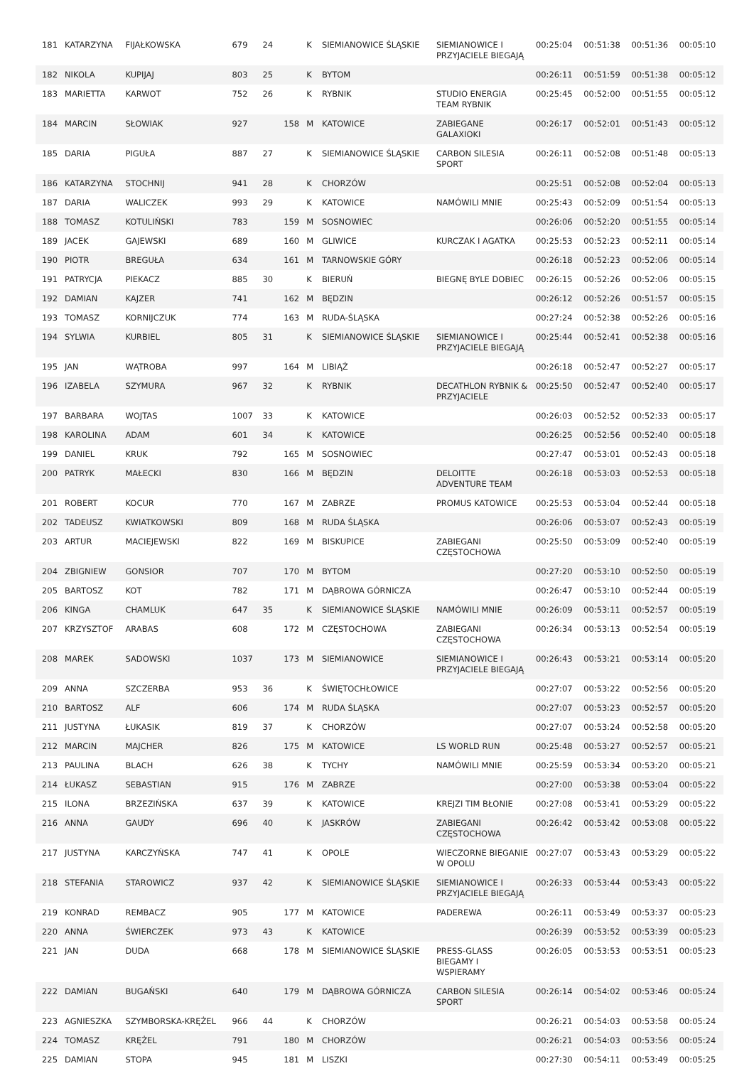| 181 | KATARZYNA | FIJAŁKOWSKA | 679 | 24 | | K | SIEMIANOWICE ŚLĄSKIE | SIEMIANOWICE I PRZYJACIELE BIEGAJĄ | 00:25:04 | 00:51:38 | 00:51:36 | 00:05:10 |
| 182 | NIKOLA | KUPIJAJ | 803 | 25 | | K | BYTOM | | 00:26:11 | 00:51:59 | 00:51:38 | 00:05:12 |
| 183 | MARIETTA | KARWOT | 752 | 26 | | K | RYBNIK | STUDIO ENERGIA TEAM RYBNIK | 00:25:45 | 00:52:00 | 00:51:55 | 00:05:12 |
| 184 | MARCIN | SŁOWIAK | 927 | | 158 | M | KATOWICE | ZABIEGANE GALAXIOKI | 00:26:17 | 00:52:01 | 00:51:43 | 00:05:12 |
| 185 | DARIA | PIGUŁA | 887 | 27 | | K | SIEMIANOWICE ŚLĄSKIE | CARBON SILESIA SPORT | 00:26:11 | 00:52:08 | 00:51:48 | 00:05:13 |
| 186 | KATARZYNA | STOCHNIJ | 941 | 28 | | K | CHORZÓW | | 00:25:51 | 00:52:08 | 00:52:04 | 00:05:13 |
| 187 | DARIA | WALICZEK | 993 | 29 | | K | KATOWICE | NAMÓWILI MNIE | 00:25:43 | 00:52:09 | 00:51:54 | 00:05:13 |
| 188 | TOMASZ | KOTULIŃSKI | 783 | | 159 | M | SOSNOWIEC | | 00:26:06 | 00:52:20 | 00:51:55 | 00:05:14 |
| 189 | JACEK | GAJEWSKI | 689 | | 160 | M | GLIWICE | KURCZAK I AGATKA | 00:25:53 | 00:52:23 | 00:52:11 | 00:05:14 |
| 190 | PIOTR | BREGUŁA | 634 | | 161 | M | TARNOWSKIE GÓRY | | 00:26:18 | 00:52:23 | 00:52:06 | 00:05:14 |
| 191 | PATRYCJA | PIEKACZ | 885 | 30 | | K | BIERUŃ | BIEGNĘ BYLE DOBIEC | 00:26:15 | 00:52:26 | 00:52:06 | 00:05:15 |
| 192 | DAMIAN | KAJZER | 741 | | 162 | M | BĘDZIN | | 00:26:12 | 00:52:26 | 00:51:57 | 00:05:15 |
| 193 | TOMASZ | KORNIJCZUK | 774 | | 163 | M | RUDA-ŚLĄSKA | | 00:27:24 | 00:52:38 | 00:52:26 | 00:05:16 |
| 194 | SYLWIA | KURBIEL | 805 | 31 | | K | SIEMIANOWICE ŚLĄSKIE | SIEMIANOWICE I PRZYJACIELE BIEGAJĄ | 00:25:44 | 00:52:41 | 00:52:38 | 00:05:16 |
| 195 | JAN | WĄTROBA | 997 | | 164 | M | LIBIĄŻ | | 00:26:18 | 00:52:47 | 00:52:27 | 00:05:17 |
| 196 | IZABELA | SZYMURA | 967 | 32 | | K | RYBNIK | DECATHLON RYBNIK & PRZYJACIELE | 00:25:50 | 00:52:47 | 00:52:40 | 00:05:17 |
| 197 | BARBARA | WOJTAS | 1007 | 33 | | K | KATOWICE | | 00:26:03 | 00:52:52 | 00:52:33 | 00:05:17 |
| 198 | KAROLINA | ADAM | 601 | 34 | | K | KATOWICE | | 00:26:25 | 00:52:56 | 00:52:40 | 00:05:18 |
| 199 | DANIEL | KRUK | 792 | | 165 | M | SOSNOWIEC | | 00:27:47 | 00:53:01 | 00:52:43 | 00:05:18 |
| 200 | PATRYK | MAŁECKI | 830 | | 166 | M | BĘDZIN | DELOITTE ADVENTURE TEAM | 00:26:18 | 00:53:03 | 00:52:53 | 00:05:18 |
| 201 | ROBERT | KOCUR | 770 | | 167 | M | ZABRZE | PROMUS KATOWICE | 00:25:53 | 00:53:04 | 00:52:44 | 00:05:18 |
| 202 | TADEUSZ | KWIATKOWSKI | 809 | | 168 | M | RUDA ŚLĄSKA | | 00:26:06 | 00:53:07 | 00:52:43 | 00:05:19 |
| 203 | ARTUR | MACIEJEWSKI | 822 | | 169 | M | BISKUPICE | ZABIEGANI CZĘSTOCHOWA | 00:25:50 | 00:53:09 | 00:52:40 | 00:05:19 |
| 204 | ZBIGNIEW | GONSIOR | 707 | | 170 | M | BYTOM | | 00:27:20 | 00:53:10 | 00:52:50 | 00:05:19 |
| 205 | BARTOSZ | KOT | 782 | | 171 | M | DĄBROWA GÓRNICZA | | 00:26:47 | 00:53:10 | 00:52:44 | 00:05:19 |
| 206 | KINGA | CHAMLUK | 647 | 35 | | K | SIEMIANOWICE ŚLĄSKIE | NAMÓWILI MNIE | 00:26:09 | 00:53:11 | 00:52:57 | 00:05:19 |
| 207 | KRZYSZTOF | ARABAS | 608 | | 172 | M | CZĘSTOCHOWA | ZABIEGANI CZĘSTOCHOWA | 00:26:34 | 00:53:13 | 00:52:54 | 00:05:19 |
| 208 | MAREK | SADOWSKI | 1037 | | 173 | M | SIEMIANOWICE | SIEMIANOWICE I PRZYJACIELE BIEGAJĄ | 00:26:43 | 00:53:21 | 00:53:14 | 00:05:20 |
| 209 | ANNA | SZCZERBA | 953 | 36 | | K | ŚWIĘTOCHŁOWICE | | 00:27:07 | 00:53:22 | 00:52:56 | 00:05:20 |
| 210 | BARTOSZ | ALF | 606 | | 174 | M | RUDA ŚLĄSKA | | 00:27:07 | 00:53:23 | 00:52:57 | 00:05:20 |
| 211 | JUSTYNA | ŁUKASIK | 819 | 37 | | K | CHORZÓW | | 00:27:07 | 00:53:24 | 00:52:58 | 00:05:20 |
| 212 | MARCIN | MAJCHER | 826 | | 175 | M | KATOWICE | LS WORLD RUN | 00:25:48 | 00:53:27 | 00:52:57 | 00:05:21 |
| 213 | PAULINA | BLACH | 626 | 38 | | K | TYCHY | NAMÓWILI MNIE | 00:25:59 | 00:53:34 | 00:53:20 | 00:05:21 |
| 214 | ŁUKASZ | SEBASTIAN | 915 | | 176 | M | ZABRZE | | 00:27:00 | 00:53:38 | 00:53:04 | 00:05:22 |
| 215 | ILONA | BRZEZIŃSKA | 637 | 39 | | K | KATOWICE | KREJZI TIM BŁONIE | 00:27:08 | 00:53:41 | 00:53:29 | 00:05:22 |
| 216 | ANNA | GAUDY | 696 | 40 | | K | JASKRÓW | ZABIEGANI CZĘSTOCHOWA | 00:26:42 | 00:53:42 | 00:53:08 | 00:05:22 |
| 217 | JUSTYNA | KARCZYŃSKA | 747 | 41 | | K | OPOLE | WIECZORNE BIEGANIE W OPOLU | 00:27:07 | 00:53:43 | 00:53:29 | 00:05:22 |
| 218 | STEFANIA | STAROWICZ | 937 | 42 | | K | SIEMIANOWICE ŚLĄSKIE | SIEMIANOWICE I PRZYJACIELE BIEGAJĄ | 00:26:33 | 00:53:44 | 00:53:43 | 00:05:22 |
| 219 | KONRAD | REMBACZ | 905 | | 177 | M | KATOWICE | PADEREWA | 00:26:11 | 00:53:49 | 00:53:37 | 00:05:23 |
| 220 | ANNA | ŚWIERCZEK | 973 | 43 | | K | KATOWICE | | 00:26:39 | 00:53:52 | 00:53:39 | 00:05:23 |
| 221 | JAN | DUDA | 668 | | 178 | M | SIEMIANOWICE ŚLĄSKIE | PRESS-GLASS BIEGAMY I WSPIERAMY | 00:26:05 | 00:53:53 | 00:53:51 | 00:05:23 |
| 222 | DAMIAN | BUGAŃSKI | 640 | | 179 | M | DĄBROWA GÓRNICZA | CARBON SILESIA SPORT | 00:26:14 | 00:54:02 | 00:53:46 | 00:05:24 |
| 223 | AGNIESZKA | SZYMBORSKA-KRĘŻEL | 966 | 44 | | K | CHORZÓW | | 00:26:21 | 00:54:03 | 00:53:58 | 00:05:24 |
| 224 | TOMASZ | KRĘŻEL | 791 | | 180 | M | CHORZÓW | | 00:26:21 | 00:54:03 | 00:53:56 | 00:05:24 |
| 225 | DAMIAN | STOPA | 945 | | 181 | M | LISZKI | | 00:27:30 | 00:54:11 | 00:53:49 | 00:05:25 |